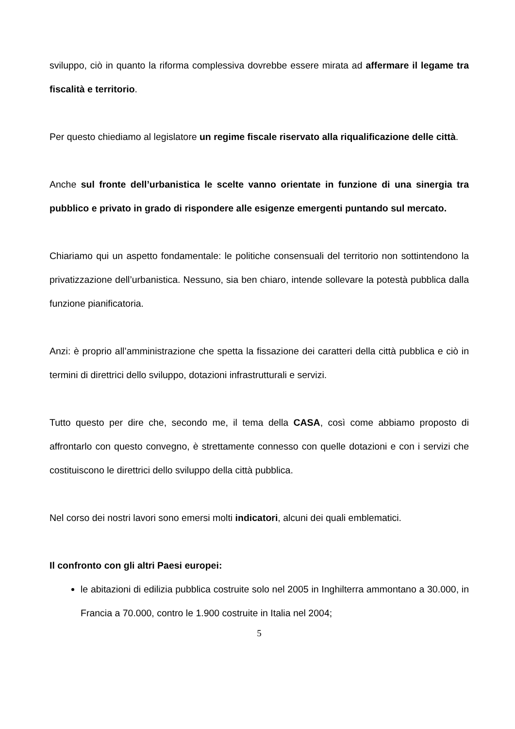sviluppo, ciò in quanto la riforma complessiva dovrebbe essere mirata ad affermare il legame tra fiscalità e territorio.
Per questo chiediamo al legislatore un regime fiscale riservato alla riqualificazione delle città.
Anche sul fronte dell’urbanistica le scelte vanno orientate in funzione di una sinergia tra pubblico e privato in grado di rispondere alle esigenze emergenti puntando sul mercato.
Chiariamo qui un aspetto fondamentale: le politiche consensuali del territorio non sottintendono la privatizzazione dell’urbanistica. Nessuno, sia ben chiaro, intende sollevare la potestà pubblica dalla funzione pianificatoria.
Anzi: è proprio all’amministrazione che spetta la fissazione dei caratteri della città pubblica e ciò in termini di direttrici dello sviluppo, dotazioni infrastrutturali e servizi.
Tutto questo per dire che, secondo me, il tema della CASA, così come abbiamo proposto di affrontarlo con questo convegno, è strettamente connesso con quelle dotazioni e con i servizi che costituiscono le direttrici dello sviluppo della città pubblica.
Nel corso dei nostri lavori sono emersi molti indicatori, alcuni dei quali emblematici.
Il confronto con gli altri Paesi europei:
le abitazioni di edilizia pubblica costruite solo nel 2005 in Inghilterra ammontano a 30.000, in Francia a 70.000, contro le 1.900 costruite in Italia nel 2004;
5